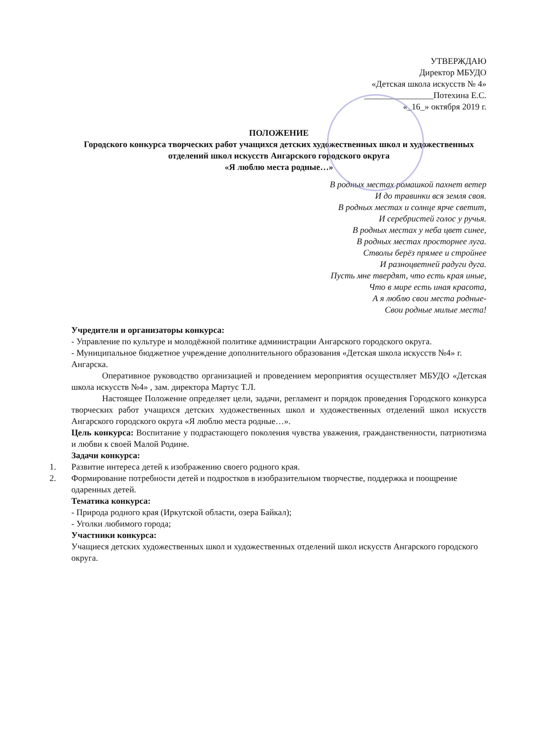УТВЕРЖДАЮ
Директор МБУДО
«Детская школа искусств № 4»
________________Потехина Е.С.
«_16_» октября 2019 г.
ПОЛОЖЕНИЕ
Городского конкурса творческих работ учащихся детских художественных школ и художественных отделений школ искусств Ангарского городского округа
«Я люблю места родные…»
В родных местах ромашкой пахнет ветер
И до травинки вся земля своя.
В родных местах и солнце ярче светит,
И серебристей голос у ручья.
В родных местах у неба цвет синее,
В родных местах просторнее луга.
Стволы берёз прямее и стройнее
И разноцветней радуги дуга.
Пусть мне твердят, что есть края иные,
Что в мире есть иная красота,
А я люблю свои места родные-
Свои родные милые места!
Учредители и организаторы конкурса:
- Управление по культуре и молодёжной политике администрации Ангарского городского округа.
- Муниципальное бюджетное учреждение дополнительного образования «Детская школа искусств №4» г. Ангарска.
Оперативное руководство организацией и проведением мероприятия осуществляет МБУДО «Детская школа искусств №4» , зам. директора Мартус Т.Л.
Настоящее Положение определяет цели, задачи, регламент и порядок проведения Городского конкурса творческих работ учащихся детских художественных школ и художественных отделений школ искусств Ангарского городского округа «Я люблю места родные…».
Цель конкурса: Воспитание у подрастающего поколения чувства уважения, гражданственности, патриотизма и любви к своей Малой Родине.
Задачи конкурса:
1. Развитие интереса детей к изображению своего родного края.
2. Формирование потребности детей и подростков в изобразительном творчестве, поддержка и поощрение одаренных детей.
Тематика конкурса:
- Природа родного края (Иркутской области, озера Байкал);
- Уголки любимого города;
Участники конкурса:
Учащиеся детских художественных школ и художественных отделений школ искусств Ангарского городского округа.